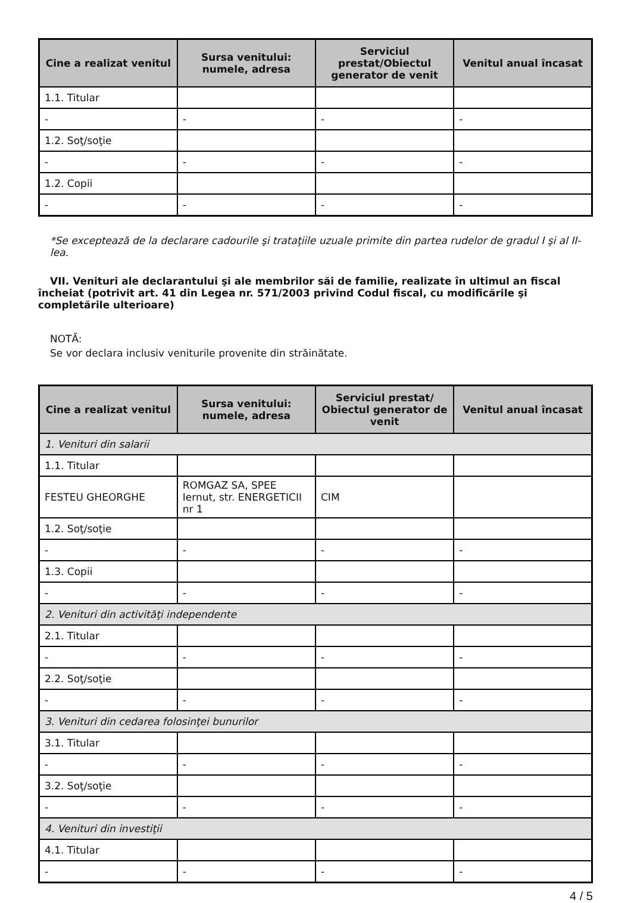| Cine a realizat venitul | Sursa venitului: numele, adresa | Serviciul prestat/Obiectul generator de venit | Venitul anual încasat |
| --- | --- | --- | --- |
| 1.1. Titular | | | |
| - | - | - | - |
| 1.2. Soţ/soţie | | | |
| - | - | - | - |
| 1.2. Copii | | | |
| - | - | - | - |
*Se exceptează de la declarare cadourile şi trataţiile uzuale primite din partea rudelor de gradul I şi al II-lea.
VII. Venituri ale declarantului şi ale membrilor săi de familie, realizate în ultimul an fiscal încheiat (potrivit art. 41 din Legea nr. 571/2003 privind Codul fiscal, cu modificările şi completările ulterioare)
NOTĂ:
Se vor declara inclusiv veniturile provenite din străinătate.
| Cine a realizat venitul | Sursa venitului: numele, adresa | Serviciul prestat/ Obiectul generator de venit | Venitul anual încasat |
| --- | --- | --- | --- |
| 1. Venituri din salarii | | | |
| 1.1. Titular | | | |
| FESTEU GHEORGHE | ROMGAZ SA, SPEE Iernut, str. ENERGETICII nr 1 | CIM | |
| 1.2. Soţ/soţie | | | |
| - | - | - | - |
| 1.3. Copii | | | |
| - | - | - | - |
| 2. Venituri din activităţi independente | | | |
| 2.1. Titular | | | |
| - | - | - | - |
| 2.2. Soţ/soţie | | | |
| - | - | - | - |
| 3. Venituri din cedarea folosinţei bunurilor | | | |
| 3.1. Titular | | | |
| - | - | - | - |
| 3.2. Soţ/soţie | | | |
| - | - | - | - |
| 4. Venituri din investiţii | | | |
| 4.1. Titular | | | |
| - | - | - | - |
4 / 5